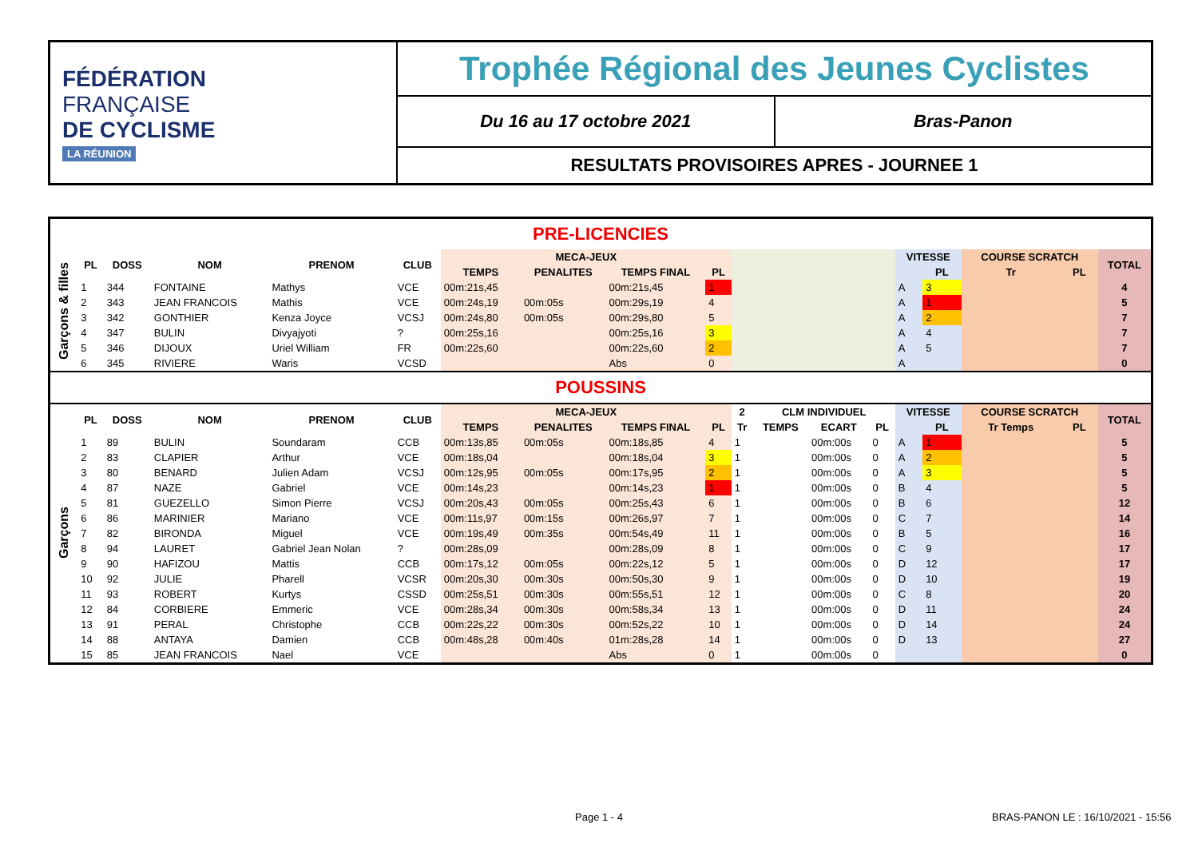FÉDÉRATION
FRANÇAISE
DE CYCLISME
LA RÉUNION
Trophée Régional des Jeunes Cyclistes
Du 16 au 17 octobre 2021 Bras-Panon
RESULTATS PROVISOIRES APRES - JOURNEE 1
| PRE-LICENCIES | | | | | | | | | | | | | | | | | | |
| Garçons & filles | PL | DOSS | NOM | PRENOM | CLUB | MECA-JEUX | | | | | | | | VITESSE | | COURSE SCRATCH | | TOTAL |
| | | | | | | TEMPS | PENALITES | TEMPS FINAL | PL | | | | | | PL | Tr | PL | |
| | 1 | 344 | FONTAINE | Mathys | VCE | 00m:21s,45 | | 00m:21s,45 | 1 | | | | | A | 3 | | | 4 |
| | 2 | 343 | JEAN FRANCOIS | Mathis | VCE | 00m:24s,19 | 00m:05s | 00m:29s,19 | 4 | | | | | A | 1 | | | 5 |
| | 3 | 342 | GONTHIER | Kenza Joyce | VCSJ | 00m:24s,80 | 00m:05s | 00m:29s,80 | 5 | | | | | A | 2 | | | 7 |
| | 4 | 347 | BULIN | Divyajyoti | ? | 00m:25s,16 | | 00m:25s,16 | 3 | | | | | A | 4 | | | 7 |
| | 5 | 346 | DIJOUX | Uriel William | FR | 00m:22s,60 | | 00m:22s,60 | 2 | | | | | A | 5 | | | 7 |
| | 6 | 345 | RIVIERE | Waris | VCSD | | | Abs | 0 | | | | | A | | | | 0 |
| POUSSINS | | | | | | | | | | | | | | | | | | |
| Garçons | PL | DOSS | NOM | PRENOM | CLUB | MECA-JEUX | | | | 2 | CLM INDIVIDUEL | | | VITESSE | | COURSE SCRATCH | | TOTAL |
| | | | | | | TEMPS | PENALITES | TEMPS FINAL | PL | Tr | TEMPS | ECART | PL | | PL | Tr Temps | PL | |
| | 1 | 89 | BULIN | Soundaram | CCB | 00m:13s,85 | 00m:05s | 00m:18s,85 | 4 | 1 | | 00m:00s | 0 | A | 1 | | | 5 |
| | 2 | 83 | CLAPIER | Arthur | VCE | 00m:18s,04 | | 00m:18s,04 | 3 | 1 | | 00m:00s | 0 | A | 2 | | | 5 |
| | 3 | 80 | BENARD | Julien Adam | VCSJ | 00m:12s,95 | 00m:05s | 00m:17s,95 | 2 | 1 | | 00m:00s | 0 | A | 3 | | | 5 |
| | 4 | 87 | NAZE | Gabriel | VCE | 00m:14s,23 | | 00m:14s,23 | 1 | 1 | | 00m:00s | 0 | B | 4 | | | 5 |
| | 5 | 81 | GUEZELLO | Simon Pierre | VCSJ | 00m:20s,43 | 00m:05s | 00m:25s,43 | 6 | 1 | | 00m:00s | 0 | B | 6 | | | 12 |
| | 6 | 86 | MARINIER | Mariano | VCE | 00m:11s,97 | 00m:15s | 00m:26s,97 | 7 | 1 | | 00m:00s | 0 | C | 7 | | | 14 |
| | 7 | 82 | BIRONDA | Miguel | VCE | 00m:19s,49 | 00m:35s | 00m:54s,49 | 11 | 1 | | 00m:00s | 0 | B | 5 | | | 16 |
| | 8 | 94 | LAURET | Gabriel Jean Nolan | ? | 00m:28s,09 | | 00m:28s,09 | 8 | 1 | | 00m:00s | 0 | C | 9 | | | 17 |
| | 9 | 90 | HAFIZOU | Mattis | CCB | 00m:17s,12 | 00m:05s | 00m:22s,12 | 5 | 1 | | 00m:00s | 0 | D | 12 | | | 17 |
| | 10 | 92 | JULIE | Pharell | VCSR | 00m:20s,30 | 00m:30s | 00m:50s,30 | 9 | 1 | | 00m:00s | 0 | D | 10 | | | 19 |
| | 11 | 93 | ROBERT | Kurtys | CSSD | 00m:25s,51 | 00m:30s | 00m:55s,51 | 12 | 1 | | 00m:00s | 0 | C | 8 | | | 20 |
| | 12 | 84 | CORBIERE | Emmeric | VCE | 00m:28s,34 | 00m:30s | 00m:58s,34 | 13 | 1 | | 00m:00s | 0 | D | 11 | | | 24 |
| | 13 | 91 | PERAL | Christophe | CCB | 00m:22s,22 | 00m:30s | 00m:52s,22 | 10 | 1 | | 00m:00s | 0 | D | 14 | | | 24 |
| | 14 | 88 | ANTAYA | Damien | CCB | 00m:48s,28 | 00m:40s | 01m:28s,28 | 14 | 1 | | 00m:00s | 0 | D | 13 | | | 27 |
| | 15 | 85 | JEAN FRANCOIS | Nael | VCE | | | Abs | 0 | 1 | | 00m:00s | 0 | | | | | 0 |
Page 1 - 4
BRAS-PANON LE : 16/10/2021 - 15:56